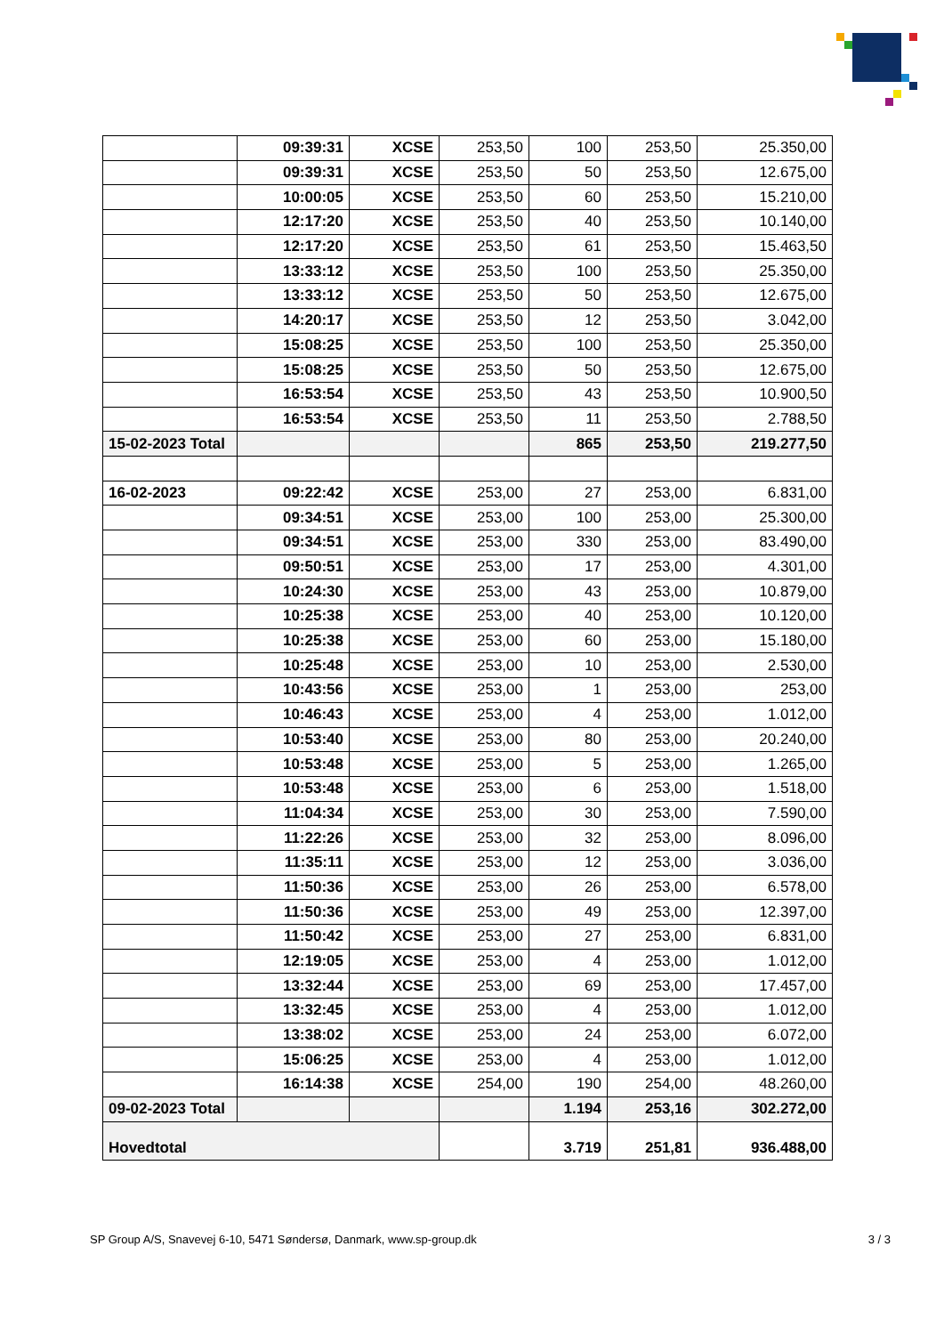| | 09:39:31 | XCSE | 253,50 | 100 | 253,50 | 25.350,00 |
| | 09:39:31 | XCSE | 253,50 | 50 | 253,50 | 12.675,00 |
| | 10:00:05 | XCSE | 253,50 | 60 | 253,50 | 15.210,00 |
| | 12:17:20 | XCSE | 253,50 | 40 | 253,50 | 10.140,00 |
| | 12:17:20 | XCSE | 253,50 | 61 | 253,50 | 15.463,50 |
| | 13:33:12 | XCSE | 253,50 | 100 | 253,50 | 25.350,00 |
| | 13:33:12 | XCSE | 253,50 | 50 | 253,50 | 12.675,00 |
| | 14:20:17 | XCSE | 253,50 | 12 | 253,50 | 3.042,00 |
| | 15:08:25 | XCSE | 253,50 | 100 | 253,50 | 25.350,00 |
| | 15:08:25 | XCSE | 253,50 | 50 | 253,50 | 12.675,00 |
| | 16:53:54 | XCSE | 253,50 | 43 | 253,50 | 10.900,50 |
| | 16:53:54 | XCSE | 253,50 | 11 | 253,50 | 2.788,50 |
| 15-02-2023 Total | | | | 865 | 253,50 | 219.277,50 |
| 16-02-2023 | 09:22:42 | XCSE | 253,00 | 27 | 253,00 | 6.831,00 |
| | 09:34:51 | XCSE | 253,00 | 100 | 253,00 | 25.300,00 |
| | 09:34:51 | XCSE | 253,00 | 330 | 253,00 | 83.490,00 |
| | 09:50:51 | XCSE | 253,00 | 17 | 253,00 | 4.301,00 |
| | 10:24:30 | XCSE | 253,00 | 43 | 253,00 | 10.879,00 |
| | 10:25:38 | XCSE | 253,00 | 40 | 253,00 | 10.120,00 |
| | 10:25:38 | XCSE | 253,00 | 60 | 253,00 | 15.180,00 |
| | 10:25:48 | XCSE | 253,00 | 10 | 253,00 | 2.530,00 |
| | 10:43:56 | XCSE | 253,00 | 1 | 253,00 | 253,00 |
| | 10:46:43 | XCSE | 253,00 | 4 | 253,00 | 1.012,00 |
| | 10:53:40 | XCSE | 253,00 | 80 | 253,00 | 20.240,00 |
| | 10:53:48 | XCSE | 253,00 | 5 | 253,00 | 1.265,00 |
| | 10:53:48 | XCSE | 253,00 | 6 | 253,00 | 1.518,00 |
| | 11:04:34 | XCSE | 253,00 | 30 | 253,00 | 7.590,00 |
| | 11:22:26 | XCSE | 253,00 | 32 | 253,00 | 8.096,00 |
| | 11:35:11 | XCSE | 253,00 | 12 | 253,00 | 3.036,00 |
| | 11:50:36 | XCSE | 253,00 | 26 | 253,00 | 6.578,00 |
| | 11:50:36 | XCSE | 253,00 | 49 | 253,00 | 12.397,00 |
| | 11:50:42 | XCSE | 253,00 | 27 | 253,00 | 6.831,00 |
| | 12:19:05 | XCSE | 253,00 | 4 | 253,00 | 1.012,00 |
| | 13:32:44 | XCSE | 253,00 | 69 | 253,00 | 17.457,00 |
| | 13:32:45 | XCSE | 253,00 | 4 | 253,00 | 1.012,00 |
| | 13:38:02 | XCSE | 253,00 | 24 | 253,00 | 6.072,00 |
| | 15:06:25 | XCSE | 253,00 | 4 | 253,00 | 1.012,00 |
| | 16:14:38 | XCSE | 254,00 | 190 | 254,00 | 48.260,00 |
| 09-02-2023 Total | | | | 1.194 | 253,16 | 302.272,00 |
| Hovedtotal | | | | 3.719 | 251,81 | 936.488,00 |
SP Group A/S, Snavevej 6-10, 5471 Søndersø, Danmark, www.sp-group.dk 3 / 3